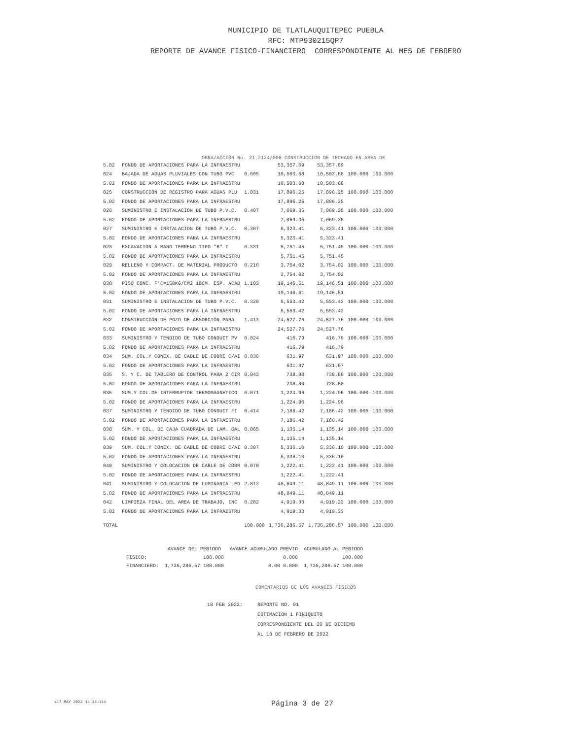MUNICIPIO DE TLATLAUQUITEPEC PUEBLA
RFC: MTP930215QP7
REPORTE DE AVANCE FISICO-FINANCIERO CORRESPONDIENTE AL MES DE FEBRERO
OBRA/ACCIÓN No. 21-2124/008 CONSTRUCCION DE TECHADO EN AREA DE
| 5.02 | FONDO DE APORTACIONES PARA LA INFRAESTRU | | 53,357.69 | 53,357.69 | | |
| 024 | BAJADA DE AGUAS PLUVIALES CON TUBO PVC | 0.605 | 10,503.68 | 10,503.68 | 100.000 | 100.000 |
| 5.02 | FONDO DE APORTACIONES PARA LA INFRAESTRU | | 10,503.68 | 10,503.68 | | |
| 025 | CONSTRUCCIÓN DE REGISTRO PARA AGUAS PLU | 1.031 | 17,896.25 | 17,896.25 | 100.000 | 100.000 |
| 5.02 | FONDO DE APORTACIONES PARA LA INFRAESTRU | | 17,896.25 | 17,896.25 | | |
| 026 | SUMINISTRO E INSTALACION DE TUBO P.V.C. | 0.407 | 7,069.35 | 7,069.35 | 100.000 | 100.000 |
| 5.02 | FONDO DE APORTACIONES PARA LA INFRAESTRU | | 7,069.35 | 7,069.35 | | |
| 027 | SUMINISTRO E INSTALACION DE TUBO P.V.C. | 0.307 | 5,323.41 | 5,323.41 | 100.000 | 100.000 |
| 5.02 | FONDO DE APORTACIONES PARA LA INFRAESTRU | | 5,323.41 | 5,323.41 | | |
| 028 | EXCAVACION A MANO TERRENO TIPO "B" I | 0.331 | 5,751.45 | 5,751.45 | 100.000 | 100.000 |
| 5.02 | FONDO DE APORTACIONES PARA LA INFRAESTRU | | 5,751.45 | 5,751.45 | | |
| 029 | RELLENO Y COMPACT. DE MATERIAL PRODUCTO | 0.216 | 3,754.02 | 3,754.02 | 100.000 | 100.000 |
| 5.02 | FONDO DE APORTACIONES PARA LA INFRAESTRU | | 3,754.02 | 3,754.02 | | |
| 030 | PISO CONC. F'C=150KG/CM2 10CM. ESP. ACAB | 1.103 | 19,146.51 | 19,146.51 | 100.000 | 100.000 |
| 5.02 | FONDO DE APORTACIONES PARA LA INFRAESTRU | | 19,146.51 | 19,146.51 | | |
| 031 | SUMINISTRO E INSTALACION DE TUBO P.V.C. | 0.320 | 5,553.42 | 5,553.42 | 100.000 | 100.000 |
| 5.02 | FONDO DE APORTACIONES PARA LA INFRAESTRU | | 5,553.42 | 5,553.42 | | |
| 032 | CONSTRUCCIÓN DE POZO DE ABSORCIÓN PARA | 1.413 | 24,527.76 | 24,527.76 | 100.000 | 100.000 |
| 5.02 | FONDO DE APORTACIONES PARA LA INFRAESTRU | | 24,527.76 | 24,527.76 | | |
| 033 | SUMINISTRO Y TENDIDO DE TUBO CONDUIT PV | 0.024 | 416.79 | 416.79 | 100.000 | 100.000 |
| 5.02 | FONDO DE APORTACIONES PARA LA INFRAESTRU | | 416.79 | 416.79 | | |
| 034 | SUM. COL.Y CONEX. DE CABLE DE COBRE C/AI | 0.036 | 631.97 | 631.97 | 100.000 | 100.000 |
| 5.02 | FONDO DE APORTACIONES PARA LA INFRAESTRU | | 631.97 | 631.97 | | |
| 035 | S. Y C. DE TABLERO DE CONTROL PARA 2 CIR | 0.043 | 738.80 | 738.80 | 100.000 | 100.000 |
| 5.02 | FONDO DE APORTACIONES PARA LA INFRAESTRU | | 738.80 | 738.80 | | |
| 036 | SUM.Y COL.DE INTERRUPTOR TERMOMAGNETICO | 0.071 | 1,224.96 | 1,224.96 | 100.000 | 100.000 |
| 5.02 | FONDO DE APORTACIONES PARA LA INFRAESTRU | | 1,224.96 | 1,224.96 | | |
| 037 | SUMINISTRO Y TENDIDO DE TUBO CONDUIT FI | 0.414 | 7,186.42 | 7,186.42 | 100.000 | 100.000 |
| 5.02 | FONDO DE APORTACIONES PARA LA INFRAESTRU | | 7,186.42 | 7,186.42 | | |
| 038 | SUM. Y COL. DE CAJA CUADRADA DE LAM. GAL | 0.065 | 1,135.14 | 1,135.14 | 100.000 | 100.000 |
| 5.02 | FONDO DE APORTACIONES PARA LA INFRAESTRU | | 1,135.14 | 1,135.14 | | |
| 039 | SUM. COL.Y CONEX. DE CABLE DE COBRE C/AI | 0.307 | 5,336.10 | 5,336.10 | 100.000 | 100.000 |
| 5.02 | FONDO DE APORTACIONES PARA LA INFRAESTRU | | 5,336.10 | 5,336.10 | | |
| 040 | SUMINISTRO Y COLOCACION DE CABLE DE COBR | 0.070 | 1,222.41 | 1,222.41 | 100.000 | 100.000 |
| 5.02 | FONDO DE APORTACIONES PARA LA INFRAESTRU | | 1,222.41 | 1,222.41 | | |
| 041 | SUMINISTRO Y COLOCACION DE LUMINARIA LED | 2.813 | 48,849.11 | 48,849.11 | 100.000 | 100.000 |
| 5.02 | FONDO DE APORTACIONES PARA LA INFRAESTRU | | 48,849.11 | 48,849.11 | | |
| 042 | LIMPIEZA FINAL DEL AREA DE TRABAJO, INC | 0.282 | 4,919.33 | 4,919.33 | 100.000 | 100.000 |
| 5.02 | FONDO DE APORTACIONES PARA LA INFRAESTRU | | 4,919.33 | 4,919.33 | | |
| TOTAL | | 100.000 | 1,736,286.57 | 1,736,286.57 | 100.000 | 100.000 |
| | AVANCE DEL PERIODO | AVANCE ACUMULADO PREVIO | ACUMULADO AL PERIODO |
| --- | --- | --- | --- |
| FISICO: | 100.000 | 0.000 | 100.000 |
| FINANCIERO: | 1,736,286.57 100.000 | 0.00 0.000 | 1,736,286.57 100.000 |
COMENTARIOS DE LOS AVANCES FISICOS
18 FEB 2022: REPORTE NO. 01
ESTIMACION 1 FINIQUITO
CORRESPONDIENTE DEL 20 DE DICIEMB
AL 18 DE FEBRERO DE 2022
<17 MAY 2022 14:34:11>
Página 3 de 27